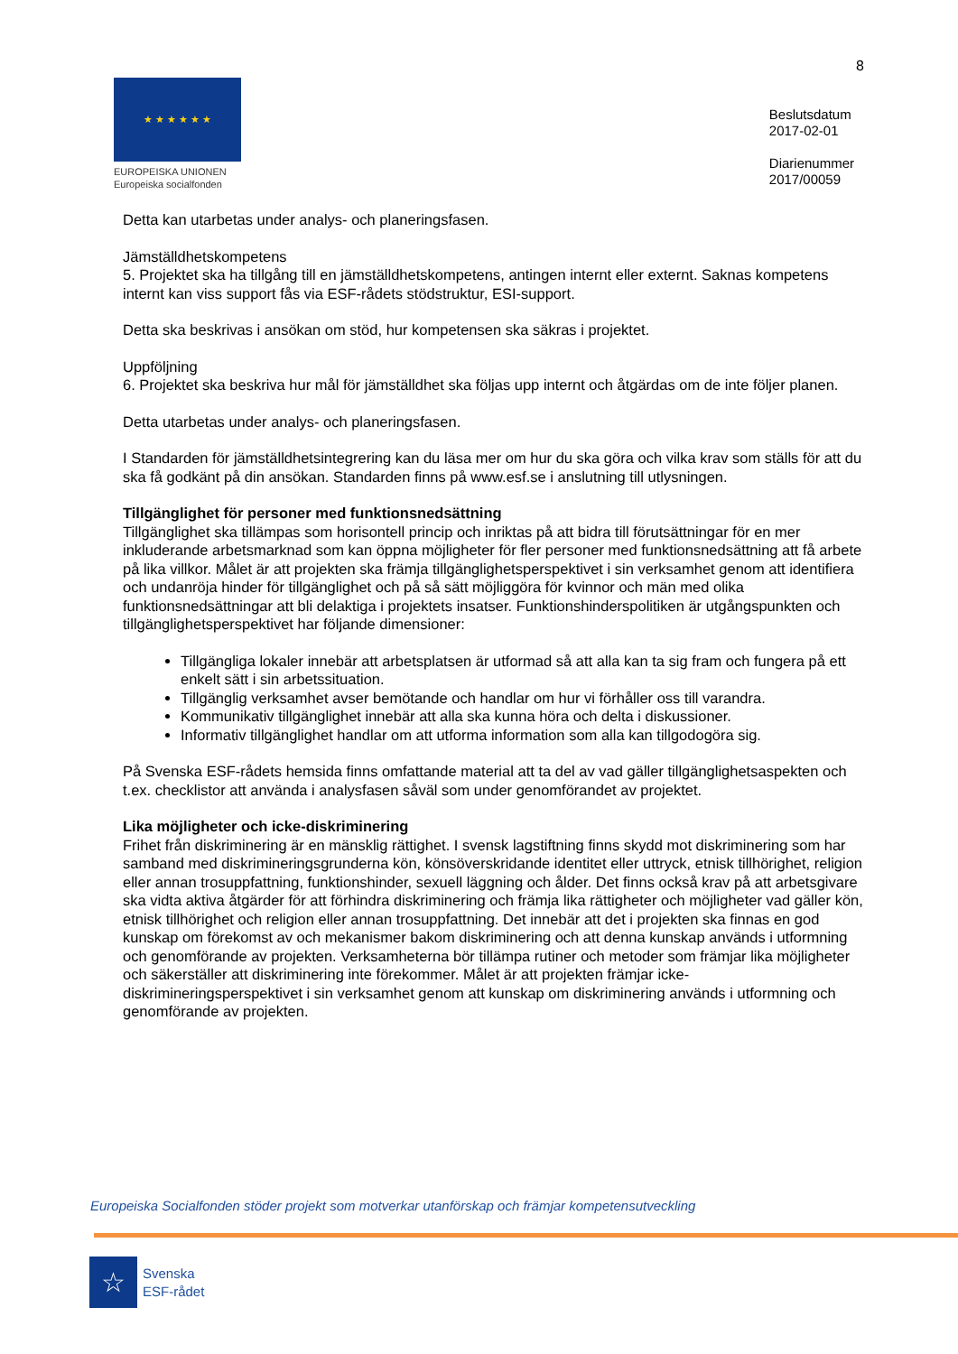8
★ ★ ★ ★ ★ ★
EUROPEISKA UNIONEN
Europeiska socialfonden
Beslutsdatum
2017-02-01
Diarienummer
2017/00059
Detta kan utarbetas under analys- och planeringsfasen.
Jämställdhetskompetens
5. Projektet ska ha tillgång till en jämställdhetskompetens, antingen internt eller externt. Saknas kompetens internt kan viss support fås via ESF-rådets stödstruktur, ESI-support.
Detta ska beskrivas i ansökan om stöd, hur kompetensen ska säkras i projektet.
Uppföljning
6. Projektet ska beskriva hur mål för jämställdhet ska följas upp internt och åtgärdas om de inte följer planen.
Detta utarbetas under analys- och planeringsfasen.
I Standarden för jämställdhetsintegrering kan du läsa mer om hur du ska göra och vilka krav som ställs för att du ska få godkänt på din ansökan. Standarden finns på www.esf.se i anslutning till utlysningen.
Tillgänglighet för personer med funktionsnedsättning
Tillgänglighet ska tillämpas som horisontell princip och inriktas på att bidra till förutsättningar för en mer inkluderande arbetsmarknad som kan öppna möjligheter för fler personer med funktionsnedsättning att få arbete på lika villkor. Målet är att projekten ska främja tillgänglighetsperspektivet i sin verksamhet genom att identifiera och undanröja hinder för tillgänglighet och på så sätt möjliggöra för kvinnor och män med olika funktionsnedsättningar att bli delaktiga i projektets insatser. Funktionshinderspolitiken är utgångspunkten och tillgänglighetsperspektivet har följande dimensioner:
Tillgängliga lokaler innebär att arbetsplatsen är utformad så att alla kan ta sig fram och fungera på ett enkelt sätt i sin arbetssituation.
Tillgänglig verksamhet avser bemötande och handlar om hur vi förhåller oss till varandra.
Kommunikativ tillgänglighet innebär att alla ska kunna höra och delta i diskussioner.
Informativ tillgänglighet handlar om att utforma information som alla kan tillgodogöra sig.
På Svenska ESF-rådets hemsida finns omfattande material att ta del av vad gäller tillgänglighetsaspekten och t.ex. checklistor att använda i analysfasen såväl som under genomförandet av projektet.
Lika möjligheter och icke-diskriminering
Frihet från diskriminering är en mänsklig rättighet. I svensk lagstiftning finns skydd mot diskriminering som har samband med diskrimineringsgrunderna kön, könsöverskridande identitet eller uttryck, etnisk tillhörighet, religion eller annan trosuppfattning, funktionshinder, sexuell läggning och ålder. Det finns också krav på att arbetsgivare ska vidta aktiva åtgärder för att förhindra diskriminering och främja lika rättigheter och möjligheter vad gäller kön, etnisk tillhörighet och religion eller annan trosuppfattning. Det innebär att det i projekten ska finnas en god kunskap om förekomst av och mekanismer bakom diskriminering och att denna kunskap används i utformning och genomförande av projekten. Verksamheterna bör tillämpa rutiner och metoder som främjar lika möjligheter och säkerställer att diskriminering inte förekommer. Målet är att projekten främjar icke-diskrimineringsperspektivet i sin verksamhet genom att kunskap om diskriminering används i utformning och genomförande av projekten.
Europeiska Socialfonden stöder projekt som motverkar utanförskap och främjar kompetensutveckling
☆
Svenska
ESF-rådet